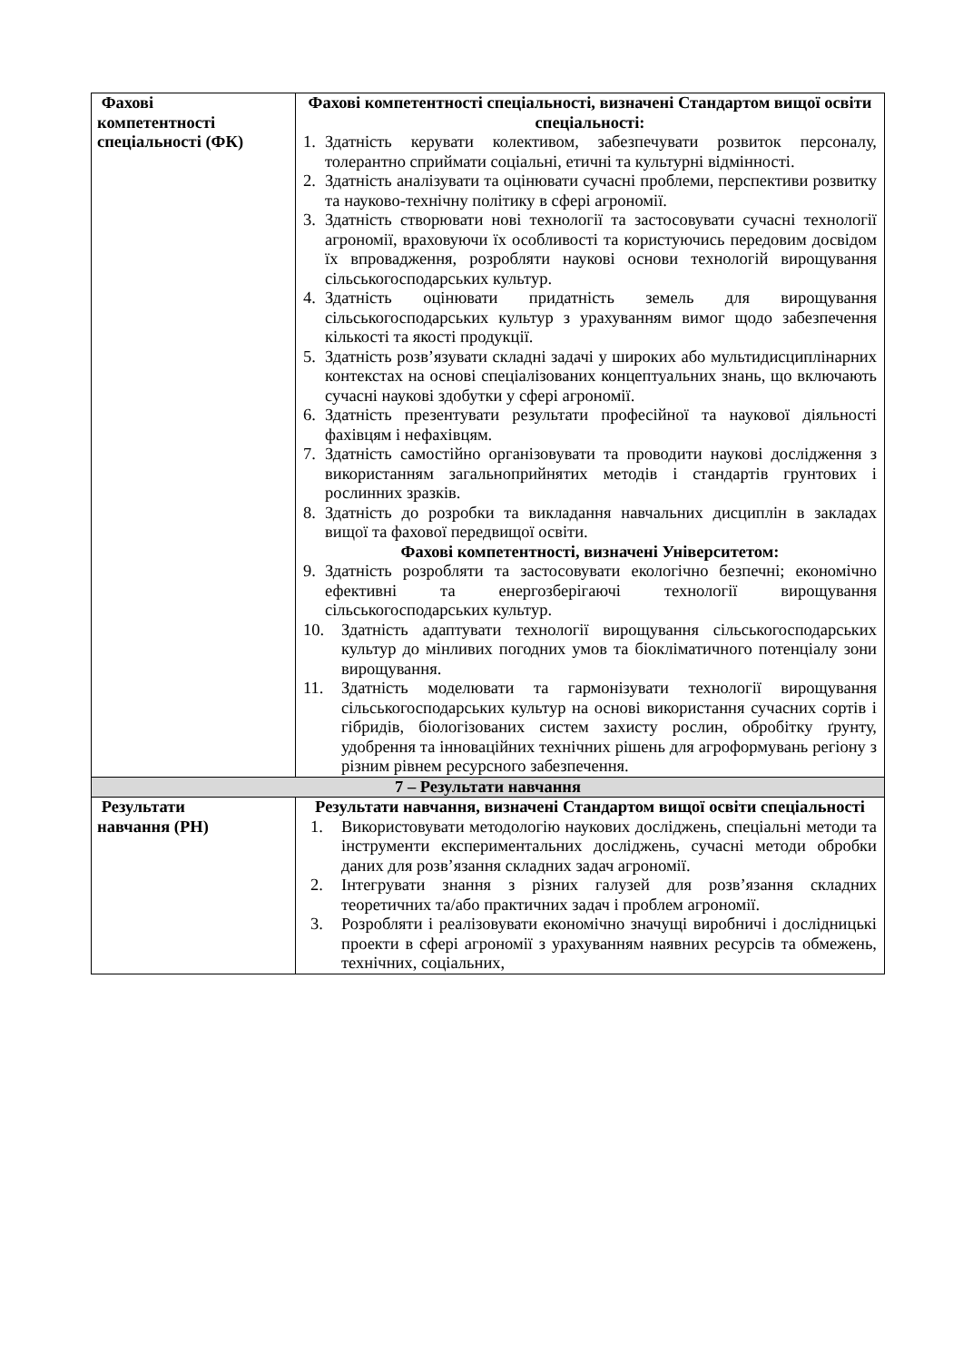| Фахові компетентності спеціальності (ФК) | Фахові компетентності спеціальності, визначені Стандартом вищої освіти спеціальності: 1. Здатність керувати колективом, забезпечувати розвиток персоналу, толерантно сприймати соціальні, етичні та культурні відмінності. 2. Здатність аналізувати та оцінювати сучасні проблеми, перспективи розвитку та науково-технічну політику в сфері агрономії. 3. Здатність створювати нові технології та застосовувати сучасні технології агрономії, враховуючи їх особливості та користуючись передовим досвідом їх впровадження, розробляти наукові основи технологій вирощування сільськогосподарських культур. 4. Здатність оцінювати придатність земель для вирощування сільськогосподарських культур з урахуванням вимог щодо забезпечення кількості та якості продукції. 5. Здатність розв’язувати складні задачі у широких або мультидисциплінарних контекстах на основі спеціалізованих концептуальних знань, що включають сучасні наукові здобутки у сфері агрономії. 6. Здатність презентувати результати професійної та наукової діяльності фахівцям і нефахівцям. 7. Здатність самостійно організовувати та проводити наукові дослідження з використанням загальноприйнятих методів і стандартів грунтових і рослинних зразків. 8. Здатність до розробки та викладання навчальних дисциплін в закладах вищої та фахової передвищої освіти. Фахові компетентності, визначені Університетом: 9. Здатність розробляти та застосовувати екологічно безпечні; економічно ефективні та енергозберігаючі технології вирощування сільськогосподарських культур. 10. Здатність адаптувати технології вирощування сільськогосподарських культур до мінливих погодних умов та біокліматичного потенціалу зони вирощування. 11. Здатність моделювати та гармонізувати технології вирощування сільськогосподарських культур на основі використання сучасних сортів і гібридів, біологізованих систем захисту рослин, обробітку ґрунту, удобрення та інноваційних технічних рішень для агроформувань регіону з різним рівнем ресурсного забезпечення. |
| 7 – Результати навчання | |
| Результати навчання (РН) | Результати навчання, визначені Стандартом вищої освіти спеціальності 1. Використовувати методологію наукових досліджень, спеціальні методи та інструменти експериментальних досліджень, сучасні методи обробки даних для розв’язання складних задач агрономії. 2. Інтегрувати знання з різних галузей для розв’язання складних теоретичних та/або практичних задач і проблем агрономії. 3. Розробляти і реалізовувати економічно значущі виробничі і дослідницькі проекти в сфері агрономії з урахуванням наявних ресурсів та обмежень, технічних, соціальних, |